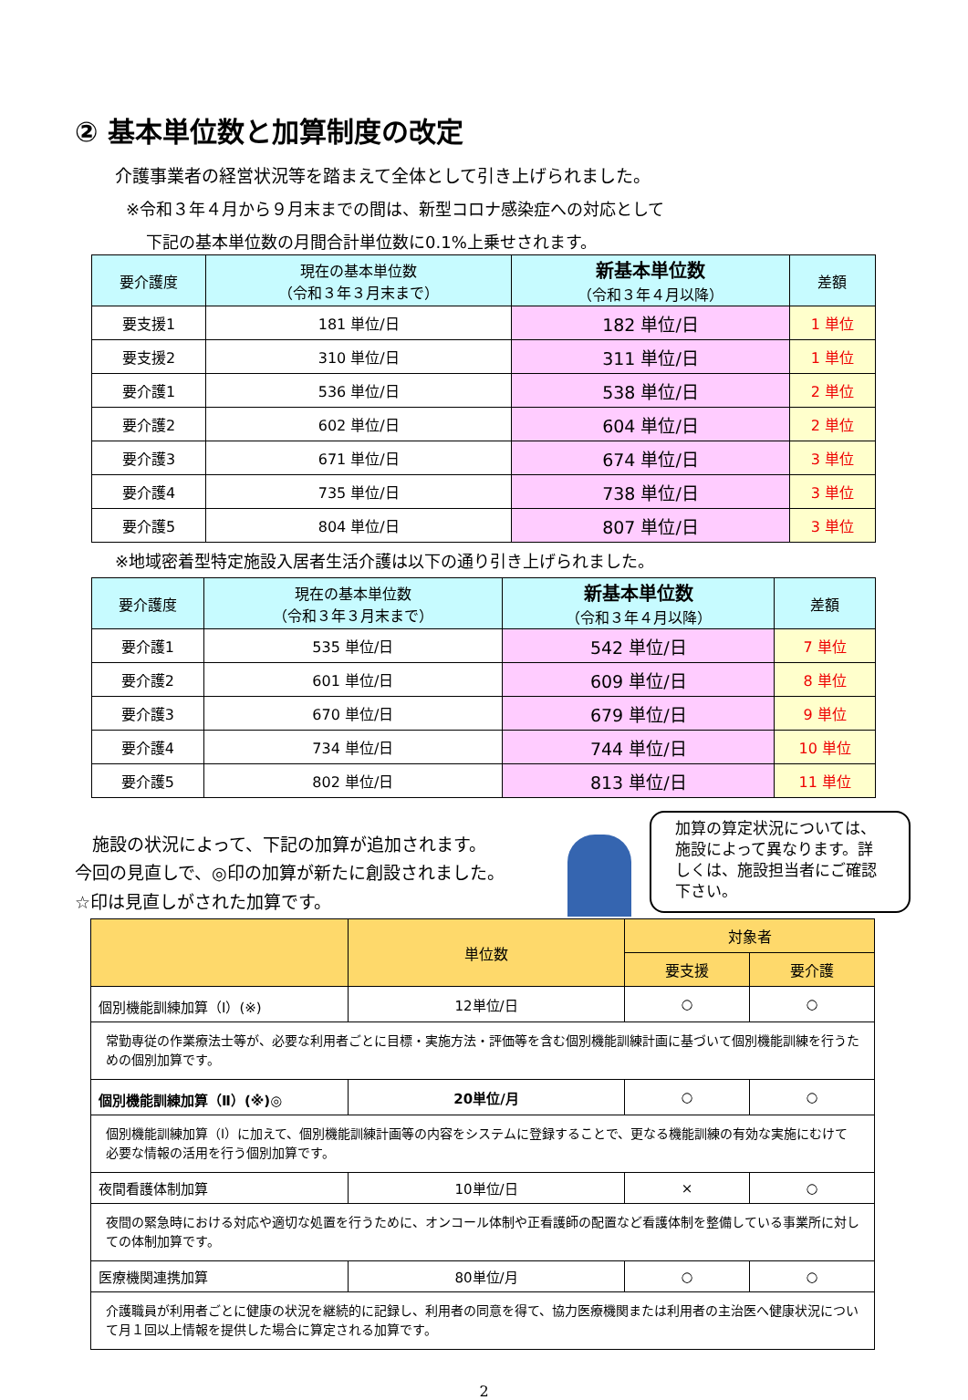② 基本単位数と加算制度の改定
介護事業者の経営状況等を踏まえて全体として引き上げられました。
※令和３年４月から９月末までの間は、新型コロナ感染症への対応として
下記の基本単位数の月間合計単位数に0.1%上乗せされます。
| 要介護度 | 現在の基本単位数 （令和３年３月末まで） | 新基本単位数 （令和３年４月以降） | 差額 |
| --- | --- | --- | --- |
| 要支援1 | 181 単位/日 | 182 単位/日 | 1 単位 |
| 要支援2 | 310 単位/日 | 311 単位/日 | 1 単位 |
| 要介護1 | 536 単位/日 | 538 単位/日 | 2 単位 |
| 要介護2 | 602 単位/日 | 604 単位/日 | 2 単位 |
| 要介護3 | 671 単位/日 | 674 単位/日 | 3 単位 |
| 要介護4 | 735 単位/日 | 738 単位/日 | 3 単位 |
| 要介護5 | 804 単位/日 | 807 単位/日 | 3 単位 |
※地域密着型特定施設入居者生活介護は以下の通り引き上げられました。
| 要介護度 | 現在の基本単位数 （令和３年３月末まで） | 新基本単位数 （令和３年４月以降） | 差額 |
| --- | --- | --- | --- |
| 要介護1 | 535 単位/日 | 542 単位/日 | 7 単位 |
| 要介護2 | 601 単位/日 | 609 単位/日 | 8 単位 |
| 要介護3 | 670 単位/日 | 679 単位/日 | 9 単位 |
| 要介護4 | 734 単位/日 | 744 単位/日 | 10 単位 |
| 要介護5 | 802 単位/日 | 813 単位/日 | 11 単位 |
　施設の状況によって、下記の加算が追加されます。
今回の見直しで、◎印の加算が新たに創設されました。
☆印は見直しがされた加算です。
加算の算定状況については、施設によって異なります。詳しくは、施設担当者にご確認下さい。
| | 単位数 | 対象者 | |
| --- | --- | --- | --- |
| | | 要支援 | 要介護 |
| 個別機能訓練加算（Ⅰ）(※) | 12単位/日 | ○ | ○ |
| 常勤専従の作業療法士等が、必要な利用者ごとに目標・実施方法・評価等を含む個別機能訓練計画に基づいて個別機能訓練を行うための個別加算です。 | | | |
| 個別機能訓練加算（Ⅱ）(※)◎ | 20単位/月 | ○ | ○ |
| 個別機能訓練加算（Ⅰ）に加えて、個別機能訓練計画等の内容をシステムに登録することで、更なる機能訓練の有効な実施にむけて必要な情報の活用を行う個別加算です。 | | | |
| 夜間看護体制加算 | 10単位/日 | × | ○ |
| 夜間の緊急時における対応や適切な処置を行うために、オンコール体制や正看護師の配置など看護体制を整備している事業所に対しての体制加算です。 | | | |
| 医療機関連携加算 | 80単位/月 | ○ | ○ |
| 介護職員が利用者ごとに健康の状況を継続的に記録し、利用者の同意を得て、協力医療機関または利用者の主治医へ健康状況について月１回以上情報を提供した場合に算定される加算です。 | | | |
2